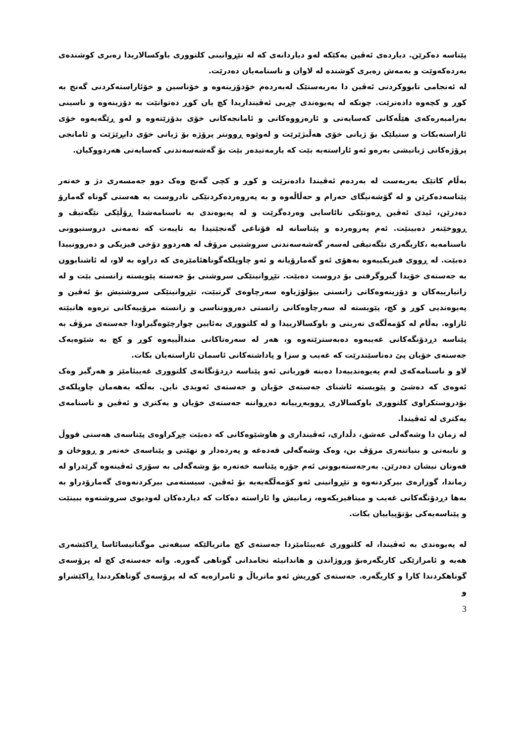پێناسە دەکرێن. دیاردەی ئەڤین یەکێکە لەو دیاردانەی کە لە تێڕوانینی کلتووری باوکسالاریدا زەبری کوشندەی بەردەکەوێت و بەمەش زەبری کوشندە لە لاوان و ناسنامەیان دەدرێت.
لە ئەنجامی تابووکردنی ئەڤین دا بەربەستێک لەبەردەم خۆدۆزینەوە و خۆناسین و خۆئاراستەکردنی گەنج بە کوڕ و کچەوە دادەنرێت. چونکە لە پەیوەندی چڕیی ئەڤینداریدا کچ یان کوڕ دەتوانێت بە دۆزینەوە و ناسینی بەرامبەرەکەی هێڵەکانی کەسایەتی و ئارەزووەکانی و ئامانجەکانی خۆی بدۆزێتەوە و لەو ڕێگەیەوە خۆی ئاراستەبکات و ستیلێک بۆ ژیانی خۆی هەڵبژێرێت و لەوێوە ڕوونتر پرۆژە بۆ ژیانی خۆی دابڕێژێت و ئامانجی پرۆژەکانی ژیانیشی بەرەو ئەو ئاراستەیە بێت کە یارمەتیدەر بێت بۆ گەشەسەندنی کەسایەتی هەردووکیان.
بەڵام کاتێک بەربەست لە بەردەم ئەڤیندا دادەنرێت و کوڕ و کچی گەنج وەک دوو جەمسەری دژ و خەتەر پێناسەدەکرێن و لە گۆشەنیگای حەرام و حەڵاڵەوە و بە پەروەردەکردنێکی نادروست بە هەستی گوناه گەمارۆ دەدرێن، ئیدی ئەڤین ڕەوتێکی نائاسایی وەردەگرێت و لە پەیوەندی بە ناسنامەشدا ڕۆڵێکی نێگەتیڤ و ڕووخێنەر دەبینێت. ئەم پەروەردە و پێناسانە لە قۆناغی گەنجێتیدا بە تایبەت کە تەمەنی دروستبوونی ناسنامەیە ،کاریگەری نێگەتیڤی لەسەر گەشەسەندنی سروشتیی مرۆڤ لە هەردوو دۆخی فیزیکی و دەروونییدا دەبێت. لە ڕووی فیزیکییەوە بەهۆی ئەو گەمارۆیانە و ئەو چاوپلکەگوناهئامێزەی کە دراوە بە لاو، لە ئاشنابوون بە جەستەی خۆیدا گیروگرفتی بۆ دروست دەبێت. تێڕوانینێکی سروشتی بۆ جەستە پێویستە زانستی بێت و لە زانیارییەکان و دۆزینەوەکانی زانستی بیۆلۆژیاوە سەرچاوەی گرتبێت، تێڕوانینێکی سروشتیش بۆ ئەڤین و پەیوەندیی کوڕ و کچ، پێویستە لە سەرچاوەکانی زانستی دەروونناسی و زانستە مرۆییەکانی ترەوە هاتبێتە ئاراوە. بەڵام لە کۆمەڵگەی نەریتی و باوکسالارییدا و لە کلتووری بەئایین چوارچێوەگیراودا جەستەی مرۆڤ بە پێناسە دڕدۆنگەکانی غەیبەوە دەبەسترێتەوە و، هەر لە سەرەتاکانی منداڵییەوە کوڕ و کچ بە شێوەیەک جەستەی خۆیان پێ دەناسێندرێت کە غەیب و سزا و پاداشتەکانی ئاسمان ئاراستەیان بکات.
لاو و ناسنامەکەی لەم پەیوەندییەدا دەبنە قوربانی ئەو پێناسە دڕدۆنگانەی کلتووری غەیبئامێز و هەرگیز وەک ئەوەی کە دەشێ و پێویستە ئاشنای جەستەی خۆیان و جەستەی ئەویدی نابن. بەڵکە بەهەمان چاوپلکەی بۆدروستکراوی کلتووری باوکسالاری ڕووبەڕییانە دەڕواننە جەستەی خۆیان و یەکتری و ئەڤین و ناسنامەی یەکتری لە ئەڤیندا.
لە زمان دا وشەگەلی عەشق، دڵداری، ئەڤینداری و هاوشێوەکانی کە دەبێت چڕکراوەی پێناسەی هەستی قووڵ و تایبەتی و بنیاتنەری مرۆڤ بن، وەک وشەگەلی قەدەغە و پەردەدار و نهێنی و پێناسەی خەتەر و ڕووخان و فەوتان نیشان دەدرێن. بەرجەستەبوونی ئەم جۆرە پێناسە خەتەرە بۆ وشەگەلی بە سۆزی ئەڤینەوە گرێدراو لە زماندا، گوزارەی بیرکردنەوە و تێڕوانینی ئەو کۆمەڵگەیەیە بۆ ئەڤین. سیستەمی بیرکردنەوەی گەمارۆدراو بە بەها دڕدۆنگەکانی غەیب و میتافیزیکەوە، زمانیش وا ئاراستە دەکات کە دیاردەکان لەودیوی سروشتەوە ببینێت و پێناسەیەکی یۆتۆپیاییان بکات.
لە پەیوەندی بە ئەڤیندا، لە کلتووری غەیبئامێزدا جەستەی کچ ماتریالێکە سیفەتی موگناتیسائاسا ڕاکێشەری هەیە و ئامرازێکی کاریگەرەبۆ وروژاندن و هاندانیئە نجامدانی گوناهی گەورە. واتە جەستەی کچ لە پرۆسەی گوناهکردندا کارا و کاریگەرە. جەستەی کوڕیش ئەو ماتریاڵ و ئامرازەیە کە لە پرۆسەی گوناهکردندا ڕاکێشراو و
3